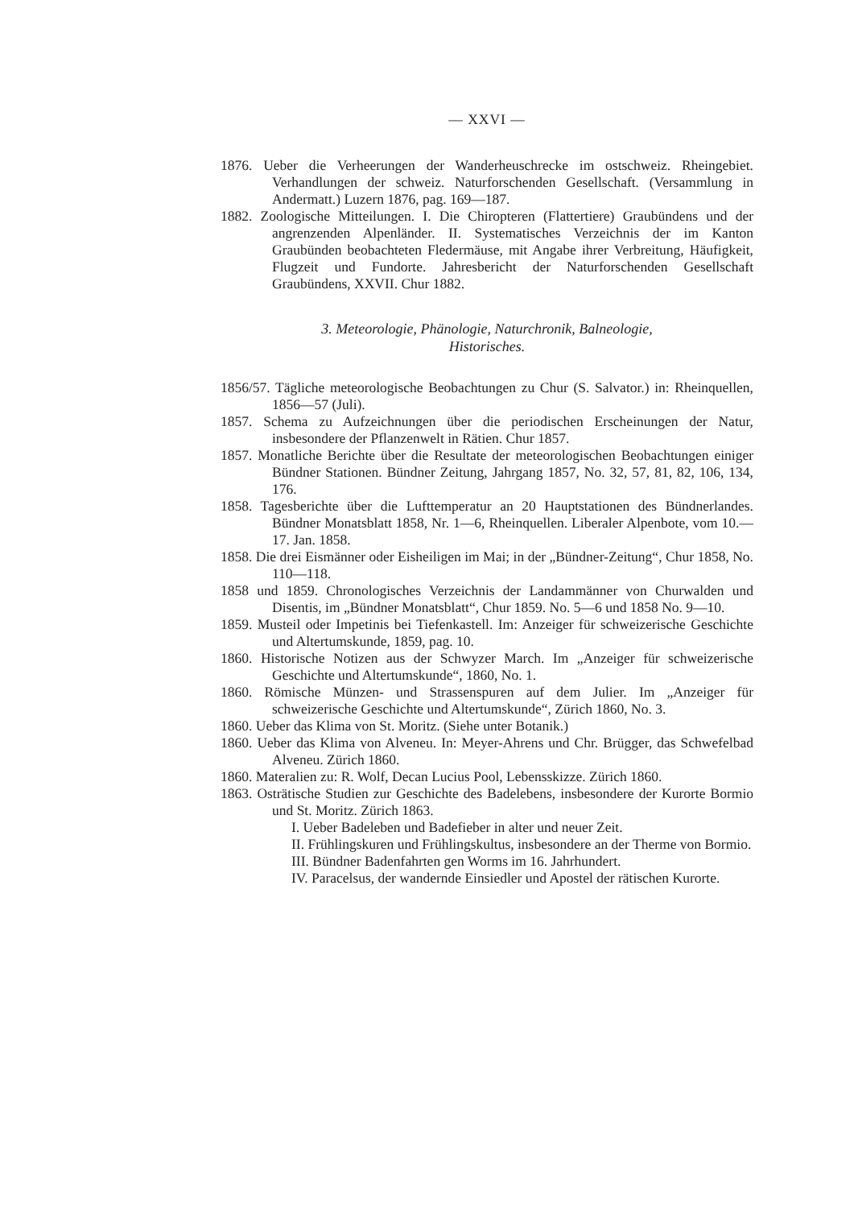— XXVI —
1876. Ueber die Verheerungen der Wanderheuschrecke im ostschweiz. Rheingebiet. Verhandlungen der schweiz. Naturforschenden Gesellschaft. (Versammlung in Andermatt.) Luzern 1876, pag. 169—187.
1882. Zoologische Mitteilungen. I. Die Chiropteren (Flattertiere) Graubündens und der angrenzenden Alpenländer. II. Systematisches Verzeichnis der im Kanton Graubünden beobachteten Fledermäuse, mit Angabe ihrer Verbreitung, Häufigkeit, Flugzeit und Fundorte. Jahresbericht der Naturforschenden Gesellschaft Graubündens, XXVII. Chur 1882.
3. Meteorologie, Phänologie, Naturchronik, Balneologie,
Historisches.
1856/57. Tägliche meteorologische Beobachtungen zu Chur (S. Salvator.) in: Rheinquellen, 1856—57 (Juli).
1857. Schema zu Aufzeichnungen über die periodischen Erscheinungen der Natur, insbesondere der Pflanzenwelt in Rätien. Chur 1857.
1857. Monatliche Berichte über die Resultate der meteorologischen Beobachtungen einiger Bündner Stationen. Bündner Zeitung, Jahrgang 1857, No. 32, 57, 81, 82, 106, 134, 176.
1858. Tagesberichte über die Lufttemperatur an 20 Hauptstationen des Bündnerlandes. Bündner Monatsblatt 1858, Nr. 1—6, Rheinquellen. Liberaler Alpenbote, vom 10.—17. Jan. 1858.
1858. Die drei Eismänner oder Eisheiligen im Mai; in der „Bündner-Zeitung“, Chur 1858, No. 110—118.
1858 und 1859. Chronologisches Verzeichnis der Landammänner von Churwalden und Disentis, im „Bündner Monatsblatt“, Chur 1859. No. 5—6 und 1858 No. 9—10.
1859. Musteil oder Impetinis bei Tiefenkastell. Im: Anzeiger für schweizerische Geschichte und Altertumskunde, 1859, pag. 10.
1860. Historische Notizen aus der Schwyzer March. Im „Anzeiger für schweizerische Geschichte und Altertumskunde“, 1860, No. 1.
1860. Römische Münzen- und Strassenspuren auf dem Julier. Im „Anzeiger für schweizerische Geschichte und Altertumskunde“, Zürich 1860, No. 3.
1860. Ueber das Klima von St. Moritz. (Siehe unter Botanik.)
1860. Ueber das Klima von Alveneu. In: Meyer-Ahrens und Chr. Brügger, das Schwefelbad Alveneu. Zürich 1860.
1860. Materalien zu: R. Wolf, Decan Lucius Pool, Lebensskizze. Zürich 1860.
1863. Osträtische Studien zur Geschichte des Badelebens, insbesondere der Kurorte Bormio und St. Moritz. Zürich 1863.
I. Ueber Badeleben und Badefieber in alter und neuer Zeit.
II. Frühlingskuren und Frühlingskultus, insbesondere an der Therme von Bormio.
III. Bündner Badenfahrten gen Worms im 16. Jahrhundert.
IV. Paracelsus, der wandernde Einsiedler und Apostel der rätischen Kurorte.